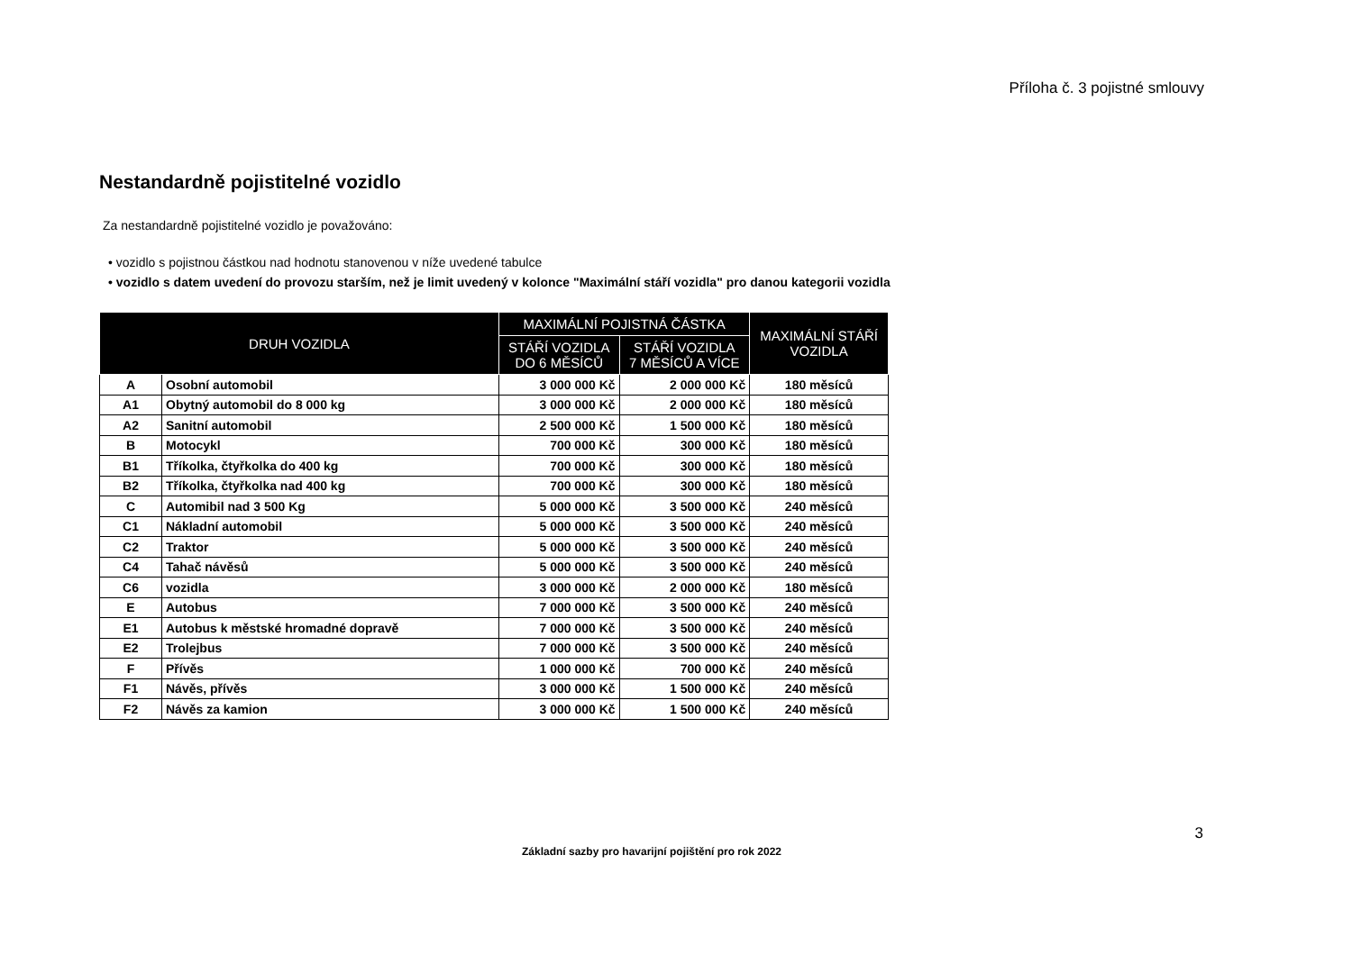Příloha č. 3 pojistné smlouvy
Nestandardně pojistitelné vozidlo
Za nestandardně pojistitelné vozidlo je považováno:
• vozidlo s pojistnou částkou nad hodnotu stanovenou v níže uvedené tabulce
• vozidlo s datem uvedení do provozu starším, než je limit uvedený v kolonce "Maximální stáří vozidla" pro danou kategorii vozidla
| DRUH VOZIDLA | | MAXIMÁLNÍ POJISTNÁ ČÁSTKA | | MAXIMÁLNÍ STÁŘÍ VOZIDLA |
| --- | --- | --- | --- | --- |
| | | STÁŘÍ VOZIDLA DO 6 MĚSÍCŮ | STÁŘÍ VOZIDLA 7 MĚSÍCŮ A VÍCE | |
| A | Osobní automobil | 3 000 000 Kč | 2 000 000 Kč | 180 měsíců |
| A1 | Obytný automobil do 8 000 kg | 3 000 000 Kč | 2 000 000 Kč | 180 měsíců |
| A2 | Sanitní automobil | 2 500 000 Kč | 1 500 000 Kč | 180 měsíců |
| B | Motocykl | 700 000 Kč | 300 000 Kč | 180 měsíců |
| B1 | Tříkolka, čtyřkolka do 400 kg | 700 000 Kč | 300 000 Kč | 180 měsíců |
| B2 | Tříkolka, čtyřkolka nad 400 kg | 700 000 Kč | 300 000 Kč | 180 měsíců |
| C | Automibil nad 3 500 Kg | 5 000 000 Kč | 3 500 000 Kč | 240 měsíců |
| C1 | Nákladní automobil | 5 000 000 Kč | 3 500 000 Kč | 240 měsíců |
| C2 | Traktor | 5 000 000 Kč | 3 500 000 Kč | 240 měsíců |
| C4 | Tahač návěsů | 5 000 000 Kč | 3 500 000 Kč | 240 měsíců |
| C6 | vozidla | 3 000 000 Kč | 2 000 000 Kč | 180 měsíců |
| E | Autobus | 7 000 000 Kč | 3 500 000 Kč | 240 měsíců |
| E1 | Autobus k městské hromadné dopravě | 7 000 000 Kč | 3 500 000 Kč | 240 měsíců |
| E2 | Trolejbus | 7 000 000 Kč | 3 500 000 Kč | 240 měsíců |
| F | Přívěs | 1 000 000 Kč | 700 000 Kč | 240 měsíců |
| F1 | Návěs, přívěs | 3 000 000 Kč | 1 500 000 Kč | 240 měsíců |
| F2 | Návěs za kamion | 3 000 000 Kč | 1 500 000 Kč | 240 měsíců |
3
Základní sazby pro havarijní pojištění pro rok 2022